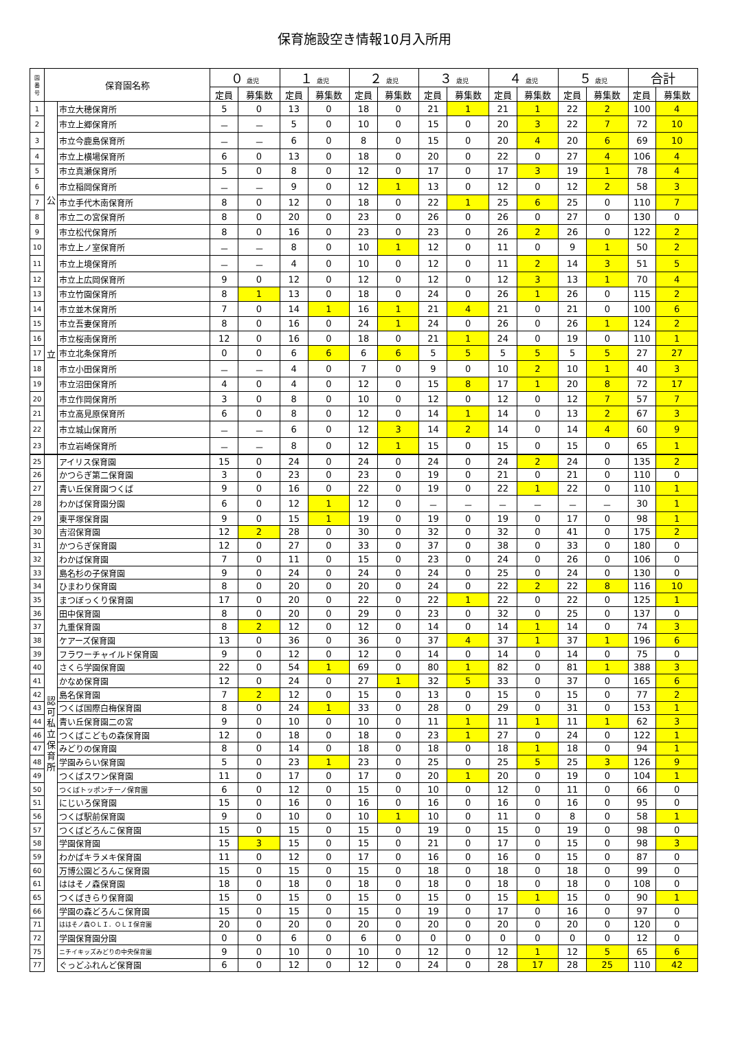保育施設空き情報10月入所用
| 園 番 号 | 保育園名称 | | ０ 歳児 | | １ 歳児 | | ２ 歳児 | | ３ 歳児 | | ４ 歳児 | | ５ 歳児 | | 合計 | |
| --- | --- | --- | --- | --- | --- | --- | --- | --- | --- | --- | --- | --- | --- | --- | --- | --- |
| | | | 定員 | 募集数 | 定員 | 募集数 | 定員 | 募集数 | 定員 | 募集数 | 定員 | 募集数 | 定員 | 募集数 | 定員 | 募集数 |
| 1 | 公 立 | 市立大穂保育所 | 5 | 0 | 13 | 0 | 18 | 0 | 21 | 1 | 21 | 1 | 22 | 2 | 100 | 4 |
| 2 | | 市立上郷保育所 | － | － | 5 | 0 | 10 | 0 | 15 | 0 | 20 | 3 | 22 | 7 | 72 | 10 |
| 3 | | 市立今鹿島保育所 | － | － | 6 | 0 | 8 | 0 | 15 | 0 | 20 | 4 | 20 | 6 | 69 | 10 |
| 4 | | 市立上横場保育所 | 6 | 0 | 13 | 0 | 18 | 0 | 20 | 0 | 22 | 0 | 27 | 4 | 106 | 4 |
| 5 | | 市立真瀬保育所 | 5 | 0 | 8 | 0 | 12 | 0 | 17 | 0 | 17 | 3 | 19 | 1 | 78 | 4 |
| 6 | | 市立稲岡保育所 | － | － | 9 | 0 | 12 | 1 | 13 | 0 | 12 | 0 | 12 | 2 | 58 | 3 |
| 7 | | 市立手代木南保育所 | 8 | 0 | 12 | 0 | 18 | 0 | 22 | 1 | 25 | 6 | 25 | 0 | 110 | 7 |
| 8 | | 市立二の宮保育所 | 8 | 0 | 20 | 0 | 23 | 0 | 26 | 0 | 26 | 0 | 27 | 0 | 130 | 0 |
| 9 | | 市立松代保育所 | 8 | 0 | 16 | 0 | 23 | 0 | 23 | 0 | 26 | 2 | 26 | 0 | 122 | 2 |
| 10 | | 市立上ノ室保育所 | － | － | 8 | 0 | 10 | 1 | 12 | 0 | 11 | 0 | 9 | 1 | 50 | 2 |
| 11 | | 市立上境保育所 | － | － | 4 | 0 | 10 | 0 | 12 | 0 | 11 | 2 | 14 | 3 | 51 | 5 |
| 12 | | 市立上広岡保育所 | 9 | 0 | 12 | 0 | 12 | 0 | 12 | 0 | 12 | 3 | 13 | 1 | 70 | 4 |
| 13 | | 市立竹園保育所 | 8 | 1 | 13 | 0 | 18 | 0 | 24 | 0 | 26 | 1 | 26 | 0 | 115 | 2 |
| 14 | | 市立並木保育所 | 7 | 0 | 14 | 1 | 16 | 1 | 21 | 4 | 21 | 0 | 21 | 0 | 100 | 6 |
| 15 | | 市立吾妻保育所 | 8 | 0 | 16 | 0 | 24 | 1 | 24 | 0 | 26 | 0 | 26 | 1 | 124 | 2 |
| 16 | | 市立桜南保育所 | 12 | 0 | 16 | 0 | 18 | 0 | 21 | 1 | 24 | 0 | 19 | 0 | 110 | 1 |
| 17 | | 市立北条保育所 | 0 | 0 | 6 | 6 | 6 | 6 | 5 | 5 | 5 | 5 | 5 | 5 | 27 | 27 |
| 18 | | 市立小田保育所 | － | － | 4 | 0 | 7 | 0 | 9 | 0 | 10 | 2 | 10 | 1 | 40 | 3 |
| 19 | | 市立沼田保育所 | 4 | 0 | 4 | 0 | 12 | 0 | 15 | 8 | 17 | 1 | 20 | 8 | 72 | 17 |
| 20 | | 市立作岡保育所 | 3 | 0 | 8 | 0 | 10 | 0 | 12 | 0 | 12 | 0 | 12 | 7 | 57 | 7 |
| 21 | | 市立高見原保育所 | 6 | 0 | 8 | 0 | 12 | 0 | 14 | 1 | 14 | 0 | 13 | 2 | 67 | 3 |
| 22 | | 市立城山保育所 | － | － | 6 | 0 | 12 | 3 | 14 | 2 | 14 | 0 | 14 | 4 | 60 | 9 |
| 23 | | 市立岩崎保育所 | － | － | 8 | 0 | 12 | 1 | 15 | 0 | 15 | 0 | 15 | 0 | 65 | 1 |
| 25 | 認 可 私 立 保 育 所 | アイリス保育園 | 15 | 0 | 24 | 0 | 24 | 0 | 24 | 0 | 24 | 2 | 24 | 0 | 135 | 2 |
| 26 | | かつらぎ第二保育園 | 3 | 0 | 23 | 0 | 23 | 0 | 19 | 0 | 21 | 0 | 21 | 0 | 110 | 0 |
| 27 | | 青い丘保育園つくば | 9 | 0 | 16 | 0 | 22 | 0 | 19 | 0 | 22 | 1 | 22 | 0 | 110 | 1 |
| 28 | | わかば保育園分園 | 6 | 0 | 12 | 1 | 12 | 0 | － | － | － | － | － | － | 30 | 1 |
| 29 | | 東平塚保育園 | 9 | 0 | 15 | 1 | 19 | 0 | 19 | 0 | 19 | 0 | 17 | 0 | 98 | 1 |
| 30 | | 吉沼保育園 | 12 | 2 | 28 | 0 | 30 | 0 | 32 | 0 | 32 | 0 | 41 | 0 | 175 | 2 |
| 31 | | かつらぎ保育園 | 12 | 0 | 27 | 0 | 33 | 0 | 37 | 0 | 38 | 0 | 33 | 0 | 180 | 0 |
| 32 | | わかば保育園 | 7 | 0 | 11 | 0 | 15 | 0 | 23 | 0 | 24 | 0 | 26 | 0 | 106 | 0 |
| 33 | | 島名杉の子保育園 | 9 | 0 | 24 | 0 | 24 | 0 | 24 | 0 | 25 | 0 | 24 | 0 | 130 | 0 |
| 34 | | ひまわり保育園 | 8 | 0 | 20 | 0 | 20 | 0 | 24 | 0 | 22 | 2 | 22 | 8 | 116 | 10 |
| 35 | | まつぼっくり保育園 | 17 | 0 | 20 | 0 | 22 | 0 | 22 | 1 | 22 | 0 | 22 | 0 | 125 | 1 |
| 36 | | 田中保育園 | 8 | 0 | 20 | 0 | 29 | 0 | 23 | 0 | 32 | 0 | 25 | 0 | 137 | 0 |
| 37 | | 九重保育園 | 8 | 2 | 12 | 0 | 12 | 0 | 14 | 0 | 14 | 1 | 14 | 0 | 74 | 3 |
| 38 | | ケアーズ保育園 | 13 | 0 | 36 | 0 | 36 | 0 | 37 | 4 | 37 | 1 | 37 | 1 | 196 | 6 |
| 39 | | フラワーチャイルド保育園 | 9 | 0 | 12 | 0 | 12 | 0 | 14 | 0 | 14 | 0 | 14 | 0 | 75 | 0 |
| 40 | | さくら学園保育園 | 22 | 0 | 54 | 1 | 69 | 0 | 80 | 1 | 82 | 0 | 81 | 1 | 388 | 3 |
| 41 | | かなめ保育園 | 12 | 0 | 24 | 0 | 27 | 1 | 32 | 5 | 33 | 0 | 37 | 0 | 165 | 6 |
| 42 | | 島名保育園 | 7 | 2 | 12 | 0 | 15 | 0 | 13 | 0 | 15 | 0 | 15 | 0 | 77 | 2 |
| 43 | | つくば国際白梅保育園 | 8 | 0 | 24 | 1 | 33 | 0 | 28 | 0 | 29 | 0 | 31 | 0 | 153 | 1 |
| 44 | | 青い丘保育園二の宮 | 9 | 0 | 10 | 0 | 10 | 0 | 11 | 1 | 11 | 1 | 11 | 1 | 62 | 3 |
| 46 | | つくばこどもの森保育園 | 12 | 0 | 18 | 0 | 18 | 0 | 23 | 1 | 27 | 0 | 24 | 0 | 122 | 1 |
| 47 | | みどりの保育園 | 8 | 0 | 14 | 0 | 18 | 0 | 18 | 0 | 18 | 1 | 18 | 0 | 94 | 1 |
| 48 | | 学園みらい保育園 | 5 | 0 | 23 | 1 | 23 | 0 | 25 | 0 | 25 | 5 | 25 | 3 | 126 | 9 |
| 49 | | つくばスワン保育園 | 11 | 0 | 17 | 0 | 17 | 0 | 20 | 1 | 20 | 0 | 19 | 0 | 104 | 1 |
| 50 | | つくばトッポンチーノ保育園 | 6 | 0 | 12 | 0 | 15 | 0 | 10 | 0 | 12 | 0 | 11 | 0 | 66 | 0 |
| 51 | | にじいろ保育園 | 15 | 0 | 16 | 0 | 16 | 0 | 16 | 0 | 16 | 0 | 16 | 0 | 95 | 0 |
| 56 | | つくば駅前保育園 | 9 | 0 | 10 | 0 | 10 | 1 | 10 | 0 | 11 | 0 | 8 | 0 | 58 | 1 |
| 57 | | つくばどろんこ保育園 | 15 | 0 | 15 | 0 | 15 | 0 | 19 | 0 | 15 | 0 | 19 | 0 | 98 | 0 |
| 58 | | 学園保育園 | 15 | 3 | 15 | 0 | 15 | 0 | 21 | 0 | 17 | 0 | 15 | 0 | 98 | 3 |
| 59 | | わかばキラメキ保育園 | 11 | 0 | 12 | 0 | 17 | 0 | 16 | 0 | 16 | 0 | 15 | 0 | 87 | 0 |
| 60 | | 万博公園どろんこ保育園 | 15 | 0 | 15 | 0 | 15 | 0 | 18 | 0 | 18 | 0 | 18 | 0 | 99 | 0 |
| 61 | | ははそノ森保育園 | 18 | 0 | 18 | 0 | 18 | 0 | 18 | 0 | 18 | 0 | 18 | 0 | 108 | 0 |
| 65 | | つくばきらり保育園 | 15 | 0 | 15 | 0 | 15 | 0 | 15 | 0 | 15 | 1 | 15 | 0 | 90 | 1 |
| 66 | | 学園の森どろんこ保育園 | 15 | 0 | 15 | 0 | 15 | 0 | 19 | 0 | 17 | 0 | 16 | 0 | 97 | 0 |
| 71 | | ははそノ森ＯＬＩ．ＯＬＩ保育園 | 20 | 0 | 20 | 0 | 20 | 0 | 20 | 0 | 20 | 0 | 20 | 0 | 120 | 0 |
| 72 | | 学園保育園分園 | 0 | 0 | 6 | 0 | 6 | 0 | 0 | 0 | 0 | 0 | 0 | 0 | 12 | 0 |
| 75 | | ニチイキッズみどりの中央保育園 | 9 | 0 | 10 | 0 | 10 | 0 | 12 | 0 | 12 | 1 | 12 | 5 | 65 | 6 |
| 77 | | ぐっどふれんど保育園 | 6 | 0 | 12 | 0 | 12 | 0 | 24 | 0 | 28 | 17 | 28 | 25 | 110 | 42 |